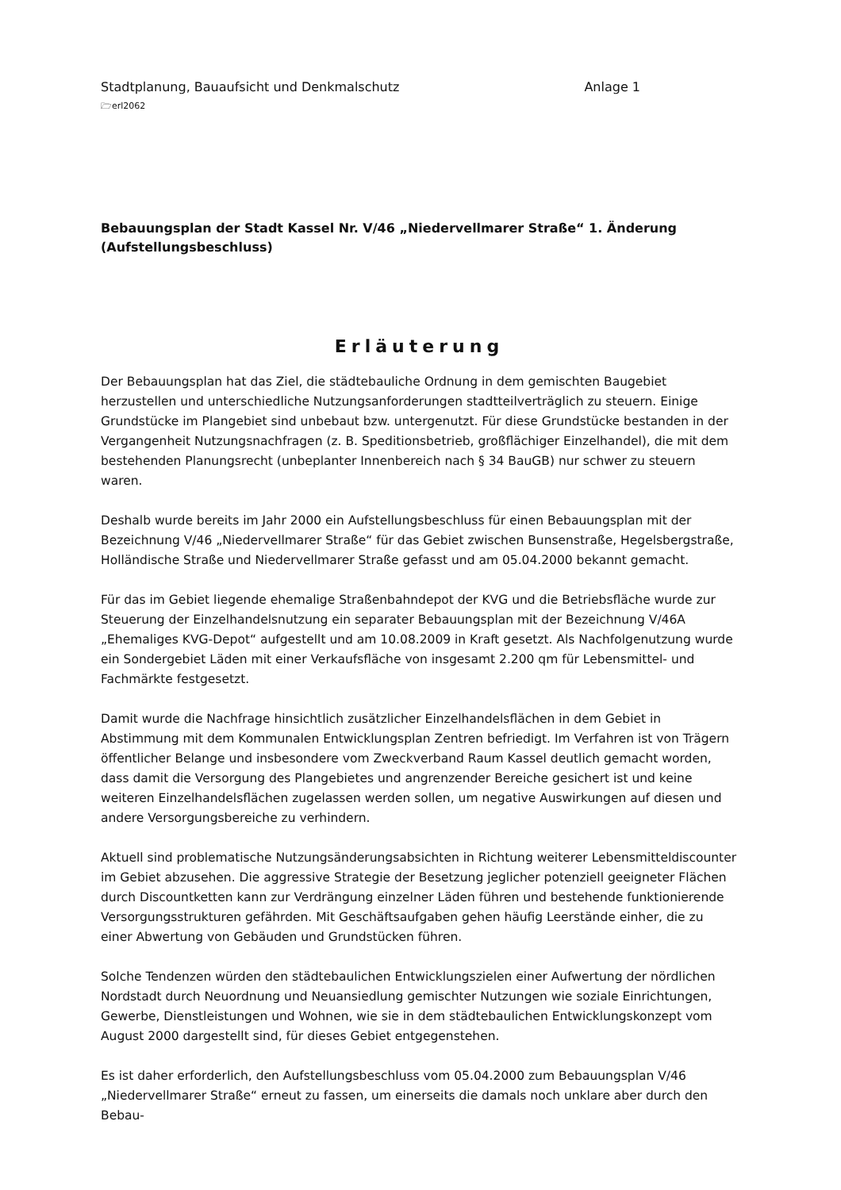Stadtplanung, Bauaufsicht und Denkmalschutz Anlage 1
🗁erl2062
Bebauungsplan der Stadt Kassel Nr. V/46 „Niedervellmarer Straße“ 1. Änderung
(Aufstellungsbeschluss)
Erläuterung
Der Bebauungsplan hat das Ziel, die städtebauliche Ordnung in dem gemischten Baugebiet herzustellen und unterschiedliche Nutzungsanforderungen stadtteilverträglich zu steuern. Einige Grundstücke im Plangebiet sind unbebaut bzw. untergenutzt. Für diese Grundstücke bestanden in der Vergangenheit Nutzungsnachfragen (z. B. Speditionsbetrieb, großflächiger Einzelhandel), die mit dem bestehenden Planungsrecht (unbeplanter Innenbereich nach § 34 BauGB) nur schwer zu steuern waren.
Deshalb wurde bereits im Jahr 2000 ein Aufstellungsbeschluss für einen Bebauungsplan mit der Bezeichnung V/46 „Niedervellmarer Straße“ für das Gebiet zwischen Bunsenstraße, Hegelsbergstraße, Holländische Straße und Niedervellmarer Straße gefasst und am 05.04.2000 bekannt gemacht.
Für das im Gebiet liegende ehemalige Straßenbahndepot der KVG und die Betriebsfläche wurde zur Steuerung der Einzelhandelsnutzung ein separater Bebauungsplan mit der Bezeichnung V/46A „Ehemaliges KVG-Depot“ aufgestellt und am 10.08.2009 in Kraft gesetzt. Als Nachfolgenutzung wurde ein Sondergebiet Läden mit einer Verkaufsfläche von insgesamt 2.200 qm für Lebensmittel- und Fachmärkte festgesetzt.
Damit wurde die Nachfrage hinsichtlich zusätzlicher Einzelhandelsflächen in dem Gebiet in Abstimmung mit dem Kommunalen Entwicklungsplan Zentren befriedigt. Im Verfahren ist von Trägern öffentlicher Belange und insbesondere vom Zweckverband Raum Kassel deutlich gemacht worden, dass damit die Versorgung des Plangebietes und angrenzender Bereiche gesichert ist und keine weiteren Einzelhandelsflächen zugelassen werden sollen, um negative Auswirkungen auf diesen und andere Versorgungsbereiche zu verhindern.
Aktuell sind problematische Nutzungsänderungsabsichten in Richtung weiterer Lebensmitteldiscounter im Gebiet abzusehen. Die aggressive Strategie der Besetzung jeglicher potenziell geeigneter Flächen durch Discountketten kann zur Verdrängung einzelner Läden führen und bestehende funktionierende Versorgungsstrukturen gefährden. Mit Geschäftsaufgaben gehen häufig Leerstände einher, die zu einer Abwertung von Gebäuden und Grundstücken führen.
Solche Tendenzen würden den städtebaulichen Entwicklungszielen einer Aufwertung der nördlichen Nordstadt durch Neuordnung und Neuansiedlung gemischter Nutzungen wie soziale Einrichtungen, Gewerbe, Dienstleistungen und Wohnen, wie sie in dem städtebaulichen Entwicklungskonzept vom August 2000 dargestellt sind, für dieses Gebiet entgegenstehen.
Es ist daher erforderlich, den Aufstellungsbeschluss vom 05.04.2000 zum Bebauungsplan V/46 „Niedervellmarer Straße“ erneut zu fassen, um einerseits die damals noch unklare aber durch den Bebau-